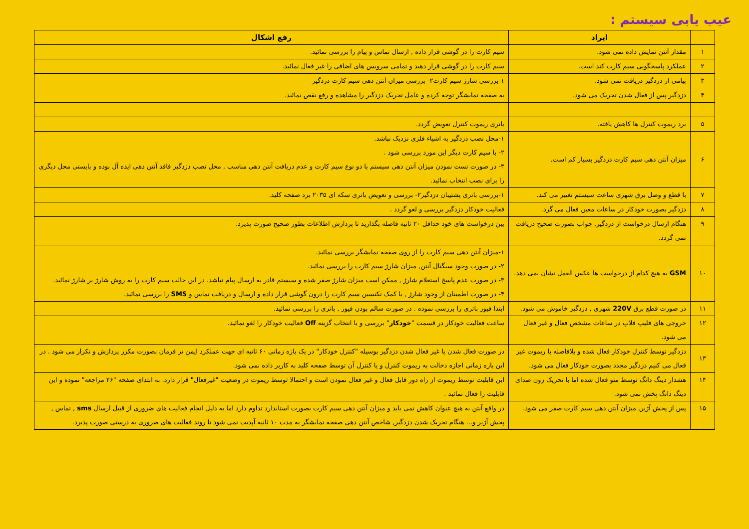عیب یابی سیستم :
| | ایراد | رفع اشکال |
| --- | --- | --- |
| ۱ | مقدار آنتن نمایش داده نمی شود. | سیم کارت را در گوشی قرار داده , ارسال تماس و پیام را بررسی نمائید. |
| ۲ | عملکرد پاسخگویی سیم کارت کند است. | سیم کارت را در گوشی قرار دهید و تمامی سرویس های اضافی را غیر فعال نمائید. |
| ۳ | پیامی از دزدگیر دریافت نمی شود. | ۱-بررسی شارژ سیم کارت۲- بررسی میزان آنتن دهی سیم کارت دزدگیر |
| ۴ | دزدگیر پس از فعال شدن تحریک می شود. | به صفحه نمایشگر توجه کرده و عامل تحریک دزدگیر را مشاهده و رفع نقص نمائید. |
| ۵ | برد ریموت کنترل ها کاهش یافته. | باتری ریموت کنترل تعویض گردد. |
| ۶ | میزان آنتن دهی سیم کارت دزدگیر بسیار کم است. | ۱-محل نصب دزدگیر به اشیاء فلزی نزدیک نباشد. ۲- با سیم کارت دیگر این مورد بررسی شود . ۳- در صورت تست نمودن میزان آنتن دهی سیستم با دو نوع سیم کارت و عدم دریافت آنتن دهی مناسب , محل نصب دزدگیر فاقد آنتن دهی ایده آل بوده و بایستی محل دیگری را برای نصب انتخاب نمائید. |
| ۷ | با قطع و وصل برق شهری ساعت سیستم تغییر می کند. | ۱-بررسی باتری پشتیبان دزدگیر۲- بررسی و تعویض باتری سکه ای ۲۰۳۵ برد صفحه کلید. |
| ۸ | دزدگیر بصورت خودکار در ساعات معین فعال می گرد. | فعالیت خودکار دزدگیر بررسی و لغو گردد . |
| ۹ | هنگام ارسال درخواست از دزدگیر, جواب بصورت صحیح دریافت نمی گردد. | بین درخواست های خود حداقل ۲۰ ثانیه فاصله بگذارید تا پردازش اطلاعات بطور صحیح صورت پذیرد. |
| ۱۰ | GSM به هیچ کدام از درخواست ها عکس العمل نشان نمی دهد. | ۱-میزان آنتن دهی سیم کارت را از روی صفحه نمایشگر بررسی نمائید. ۲- در صورت وجود سیگنال آنتن, میزان شارژ سیم کارت را بررسی نمائید. ۳- در صورت عدم پاسخ استعلام شارژ , ممکن است میزان شارژ صفر شده و سیستم قادر به ارسال پیام نباشد. در این حالت سیم کارت را به روش شارژ بر شارژ نمائید. ۴- در صورت اطمینان از وجود شارژ , با کمک تکنسین سیم کارت را درون گوشی قرار داده و ارسال و دریافت تماس و SMS را بررسی نمائید. |
| ۱۱ | در صورت قطع برق 220V شهری , دزدگیر خاموش می شود. | ابتدا فیوز باتری را بررسی نموده . در صورت سالم بودن فیوز , باتری را بررسی نمائید. |
| ۱۲ | خروجی های فلیپ فلاپ در ساعات مشخص فعال و غیر فعال می شود. | ساعت فعالیت خودکار در قسمت " خودکار " بررسی و با انتخاب گزینه Off فعالیت خودکار را لغو نمائید. |
| ۱۳ | دزدگیر توسط کنترل خودکار فعال شده و بلافاصله با ریموت غیر فعال می کنیم دزدگیر مجدد بصورت خودکار فعال می شود. | در صورت فعال شدن یا غیر فعال شدن دزدگیر بوسیله "کنترل خودکار" در یک بازه زمانی ۶۰ ثانیه ای جهت عملکرد ایمن تر فرمان بصورت مکرر پردازش و تکرار می شود . در این بازه زمانی اجازه دخالت به ریموت کنترل و یا کنترل آن توسط صفحه کلید به کاربر داده نمی شود. |
| ۱۴ | هشدار دینگ دانگ توسط منو فعال شده اما با تحریک زون صدای دینگ دانگ پخش نمی شود. | این قابلیت توسط ریموت از راه دور قابل فعال و غیر فعال نمودن است و احتمالا توسط ریموت در وضعیت "غیرفعال" قرار دارد. به ابتدای صفحه "۲۶ مراجعه" نموده و این قابلیت را فعال نمائید . |
| ۱۵ | پس از پخش آژیر, میزان آنتن دهی سیم کارت صفر می شود. | در واقع آنتن به هیچ عنوان کاهش نمی یابد و میزان آنتن دهی سیم کارت بصورت استاندارد تداوم دارد اما به دلیل انجام فعالیت های ضروری از قبیل ارسال sms , تماس , پخش آژیر و... هنگام تحریک شدن دزدگیر, شاخص آنتن دهی صفحه نمایشگر به مدت ۱۰ ثانیه آپدیت نمی شود تا روند فعالیت های ضروری به درستی صورت پذیرد. |